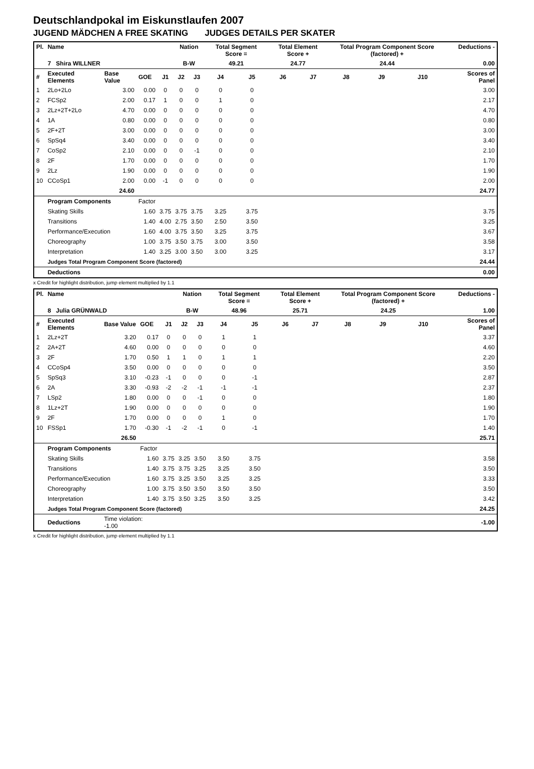Deutschlandpokal im Eiskunstlaufen 2007
JUGEND MÄDCHEN A FREE SKATING JUDGES DETAILS PER SKATER
| Pl. | Name | | | | Nation | | Total Segment Score = | | Total Element Score + | | Total Program Component Score (factored) + | | | Deductions - | |
| --- | --- | --- | --- | --- | --- | --- | --- | --- | --- | --- | --- | --- | --- | --- | --- |
| | 7 Shira WILLNER | | | | B-W | | 49.21 | | 24.77 | | 24.44 | | | 0.00 | |
| # | Executed Elements | Base Value | GOE | J1 | J2 | J3 | J4 | J5 | J6 | J7 | J8 | J9 | J10 | | Scores of Panel |
| 1 | 2Lo+2Lo | 3.00 | 0.00 | 0 | 0 | 0 | 0 | 0 | | | | | | | 3.00 |
| 2 | FCSp2 | 2.00 | 0.17 | 1 | 0 | 0 | 1 | 0 | | | | | | | 2.17 |
| 3 | 2Lz+2T+2Lo | 4.70 | 0.00 | 0 | 0 | 0 | 0 | 0 | | | | | | | 4.70 |
| 4 | 1A | 0.80 | 0.00 | 0 | 0 | 0 | 0 | 0 | | | | | | | 0.80 |
| 5 | 2F+2T | 3.00 | 0.00 | 0 | 0 | 0 | 0 | 0 | | | | | | | 3.00 |
| 6 | SpSq4 | 3.40 | 0.00 | 0 | 0 | 0 | 0 | 0 | | | | | | | 3.40 |
| 7 | CoSp2 | 2.10 | 0.00 | 0 | 0 | -1 | 0 | 0 | | | | | | | 2.10 |
| 8 | 2F | 1.70 | 0.00 | 0 | 0 | 0 | 0 | 0 | | | | | | | 1.70 |
| 9 | 2Lz | 1.90 | 0.00 | 0 | 0 | 0 | 0 | 0 | | | | | | | 1.90 |
| 10 | CCoSp1 | 2.00 | 0.00 | -1 | 0 | 0 | 0 | 0 | | | | | | | 2.00 |
| | | 24.60 | | | | | | | | | | | | | 24.77 |
| | Program Components | | Factor | | | | | | | | | | | | |
| | Skating Skills | | 1.60 | 3.75 | 3.75 | 3.75 | 3.25 | 3.75 | | | | | | | 3.75 |
| | Transitions | | 1.40 | 4.00 | 2.75 | 3.50 | 2.50 | 3.50 | | | | | | | 3.25 |
| | Performance/Execution | | 1.60 | 4.00 | 3.75 | 3.50 | 3.25 | 3.75 | | | | | | | 3.67 |
| | Choreography | | 1.00 | 3.75 | 3.50 | 3.75 | 3.00 | 3.50 | | | | | | | 3.58 |
| | Interpretation | | 1.40 | 3.25 | 3.00 | 3.50 | 3.00 | 3.25 | | | | | | | 3.17 |
| | Judges Total Program Component Score (factored) | | | | | | | | | | | | | | 24.44 |
| | Deductions | | | | | | | | | | | | | | 0.00 |
x Credit for highlight distribution, jump element multiplied by 1.1
| Pl. | Name | | | | Nation | | Total Segment Score = | | Total Element Score + | | Total Program Component Score (factored) + | | | Deductions - | |
| --- | --- | --- | --- | --- | --- | --- | --- | --- | --- | --- | --- | --- | --- | --- | --- |
| | 8 Julia GRÜNWALD | | | | B-W | | 48.96 | | 25.71 | | 24.25 | | | 1.00 | |
| # | Executed Elements | Base Value | GOE | J1 | J2 | J3 | J4 | J5 | J6 | J7 | J8 | J9 | J10 | | Scores of Panel |
| 1 | 2Lz+2T | 3.20 | 0.17 | 0 | 0 | 0 | 1 | 1 | | | | | | | 3.37 |
| 2 | 2A+2T | 4.60 | 0.00 | 0 | 0 | 0 | 0 | 0 | | | | | | | 4.60 |
| 3 | 2F | 1.70 | 0.50 | 1 | 1 | 0 | 1 | 1 | | | | | | | 2.20 |
| 4 | CCoSp4 | 3.50 | 0.00 | 0 | 0 | 0 | 0 | 0 | | | | | | | 3.50 |
| 5 | SpSq3 | 3.10 | -0.23 | -1 | 0 | 0 | 0 | -1 | | | | | | | 2.87 |
| 6 | 2A | 3.30 | -0.93 | -2 | -2 | -1 | -1 | -1 | | | | | | | 2.37 |
| 7 | LSp2 | 1.80 | 0.00 | 0 | 0 | -1 | 0 | 0 | | | | | | | 1.80 |
| 8 | 1Lz+2T | 1.90 | 0.00 | 0 | 0 | 0 | 0 | 0 | | | | | | | 1.90 |
| 9 | 2F | 1.70 | 0.00 | 0 | 0 | 0 | 1 | 0 | | | | | | | 1.70 |
| 10 | FSSp1 | 1.70 | -0.30 | -1 | -2 | -1 | 0 | -1 | | | | | | | 1.40 |
| | | 26.50 | | | | | | | | | | | | | 25.71 |
| | Program Components | | Factor | | | | | | | | | | | | |
| | Skating Skills | | 1.60 | 3.75 | 3.25 | 3.50 | 3.50 | 3.75 | | | | | | | 3.58 |
| | Transitions | | 1.40 | 3.75 | 3.75 | 3.25 | 3.25 | 3.50 | | | | | | | 3.50 |
| | Performance/Execution | | 1.60 | 3.75 | 3.25 | 3.50 | 3.25 | 3.25 | | | | | | | 3.33 |
| | Choreography | | 1.00 | 3.75 | 3.50 | 3.50 | 3.50 | 3.50 | | | | | | | 3.50 |
| | Interpretation | | 1.40 | 3.75 | 3.50 | 3.25 | 3.50 | 3.25 | | | | | | | 3.42 |
| | Judges Total Program Component Score (factored) | | | | | | | | | | | | | | 24.25 |
| | Deductions | Time violation: -1.00 | | | | | | | | | | | | | -1.00 |
x Credit for highlight distribution, jump element multiplied by 1.1